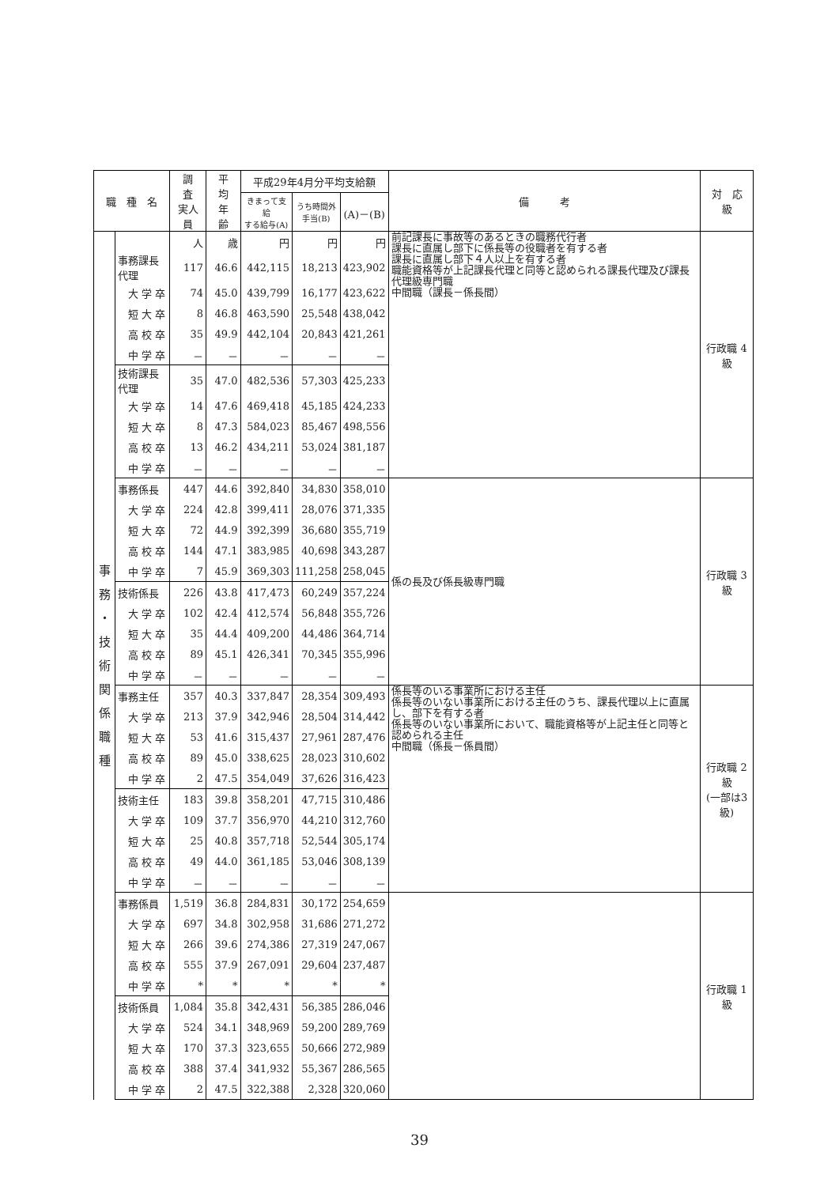| 職 種 名 | | 調 査 実人員 | 平 均 年 齢 | 平成29年4月分平均支給額 | | | 備 考 | 対 応 級 |
| --- | --- | --- | --- | --- | --- | --- | --- | --- |
| | | | | きまって支給 する給与(A) | うち時間外 手当(B) | (A)－(B) | | |
| 事 務 ・ 技 術 関 係 職 種 | | 人 | 歳 | 円 | 円 | 円 | 前記課長に事故等のあるときの職務代行者 課長に直属し部下に係長等の役職者を有する者 課長に直属し部下４人以上を有する者 職能資格等が上記課長代理と同等と認められる課長代理及び課長代理級専門職 中間職（課長－係長間） | 行政職 4級 |
| | 事務課長代理 | 117 | 46.6 | 442,115 | 18,213 | 423,902 | | |
| | 大 学 卒 | 74 | 45.0 | 439,799 | 16,177 | 423,622 | | |
| | 短 大 卒 | 8 | 46.8 | 463,590 | 25,548 | 438,042 | | |
| | 高 校 卒 | 35 | 49.9 | 442,104 | 20,843 | 421,261 | | |
| | 中 学 卒 | － | － | － | － | － | | |
| | 技術課長代理 | 35 | 47.0 | 482,536 | 57,303 | 425,233 | | |
| | 大 学 卒 | 14 | 47.6 | 469,418 | 45,185 | 424,233 | | |
| | 短 大 卒 | 8 | 47.3 | 584,023 | 85,467 | 498,556 | | |
| | 高 校 卒 | 13 | 46.2 | 434,211 | 53,024 | 381,187 | | |
| | 中 学 卒 | － | － | － | － | － | | |
| | 事務係長 | 447 | 44.6 | 392,840 | 34,830 | 358,010 | 係の長及び係長級専門職 | 行政職 3級 |
| | 大 学 卒 | 224 | 42.8 | 399,411 | 28,076 | 371,335 | | |
| | 短 大 卒 | 72 | 44.9 | 392,399 | 36,680 | 355,719 | | |
| | 高 校 卒 | 144 | 47.1 | 383,985 | 40,698 | 343,287 | | |
| | 中 学 卒 | 7 | 45.9 | 369,303 | 111,258 | 258,045 | | |
| | 技術係長 | 226 | 43.8 | 417,473 | 60,249 | 357,224 | | |
| | 大 学 卒 | 102 | 42.4 | 412,574 | 56,848 | 355,726 | | |
| | 短 大 卒 | 35 | 44.4 | 409,200 | 44,486 | 364,714 | | |
| | 高 校 卒 | 89 | 45.1 | 426,341 | 70,345 | 355,996 | | |
| | 中 学 卒 | － | － | － | － | － | | |
| | 事務主任 | 357 | 40.3 | 337,847 | 28,354 | 309,493 | 係長等のいる事業所における主任 係長等のいない事業所における主任のうち、課長代理以上に直属し、部下を有する者 係長等のいない事業所において、職能資格等が上記主任と同等と認められる主任 中間職（係長－係員間） | 行政職 2級 (一部は3級) |
| | 大 学 卒 | 213 | 37.9 | 342,946 | 28,504 | 314,442 | | |
| | 短 大 卒 | 53 | 41.6 | 315,437 | 27,961 | 287,476 | | |
| | 高 校 卒 | 89 | 45.0 | 338,625 | 28,023 | 310,602 | | |
| | 中 学 卒 | 2 | 47.5 | 354,049 | 37,626 | 316,423 | | |
| | 技術主任 | 183 | 39.8 | 358,201 | 47,715 | 310,486 | | |
| | 大 学 卒 | 109 | 37.7 | 356,970 | 44,210 | 312,760 | | |
| | 短 大 卒 | 25 | 40.8 | 357,718 | 52,544 | 305,174 | | |
| | 高 校 卒 | 49 | 44.0 | 361,185 | 53,046 | 308,139 | | |
| | 中 学 卒 | － | － | － | － | － | | |
| | 事務係員 | 1,519 | 36.8 | 284,831 | 30,172 | 254,659 | | 行政職 1級 |
| | 大 学 卒 | 697 | 34.8 | 302,958 | 31,686 | 271,272 | | |
| | 短 大 卒 | 266 | 39.6 | 274,386 | 27,319 | 247,067 | | |
| | 高 校 卒 | 555 | 37.9 | 267,091 | 29,604 | 237,487 | | |
| | 中 学 卒 | * | * | * | * | * | | |
| | 技術係員 | 1,084 | 35.8 | 342,431 | 56,385 | 286,046 | | |
| | 大 学 卒 | 524 | 34.1 | 348,969 | 59,200 | 289,769 | | |
| | 短 大 卒 | 170 | 37.3 | 323,655 | 50,666 | 272,989 | | |
| | 高 校 卒 | 388 | 37.4 | 341,932 | 55,367 | 286,565 | | |
| | 中 学 卒 | 2 | 47.5 | 322,388 | 2,328 | 320,060 | | |
39